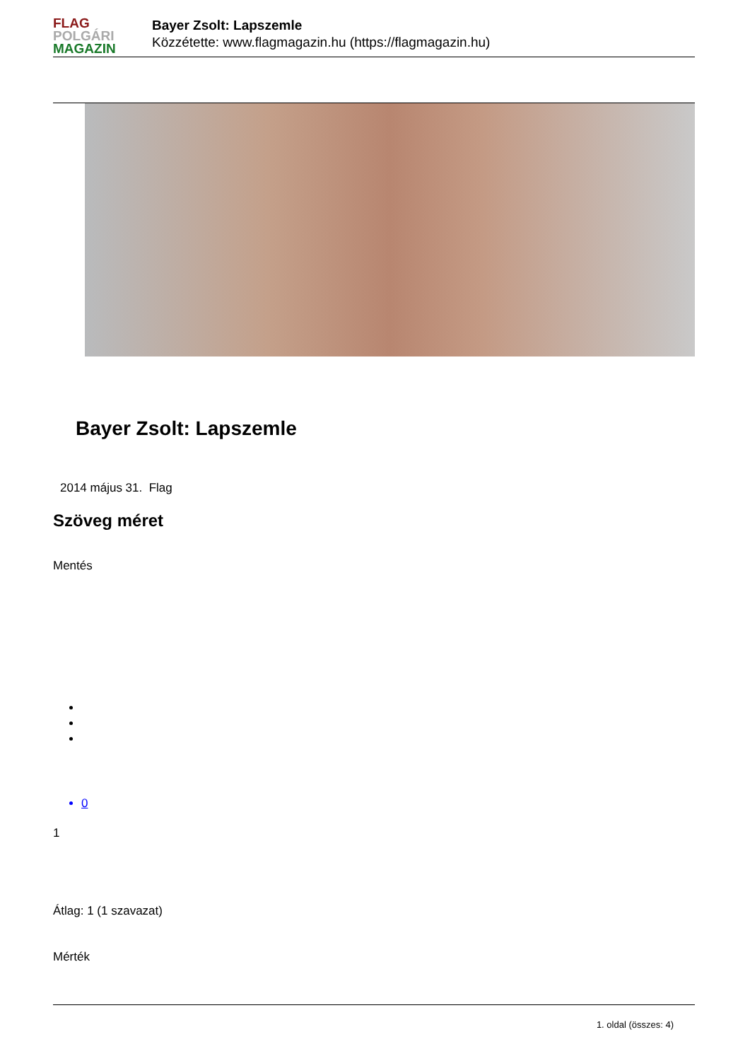FLAG
POLGÁRI
MAGAZIN
Bayer Zsolt: Lapszemle
Közzétette: www.flagmagazin.hu (https://flagmagazin.hu)
Bayer Zsolt: Lapszemle
2014 május 31. Flag
Szöveg méret
Mentés
0
1
Átlag: 1 (1 szavazat)
Mérték
1. oldal (összes: 4)